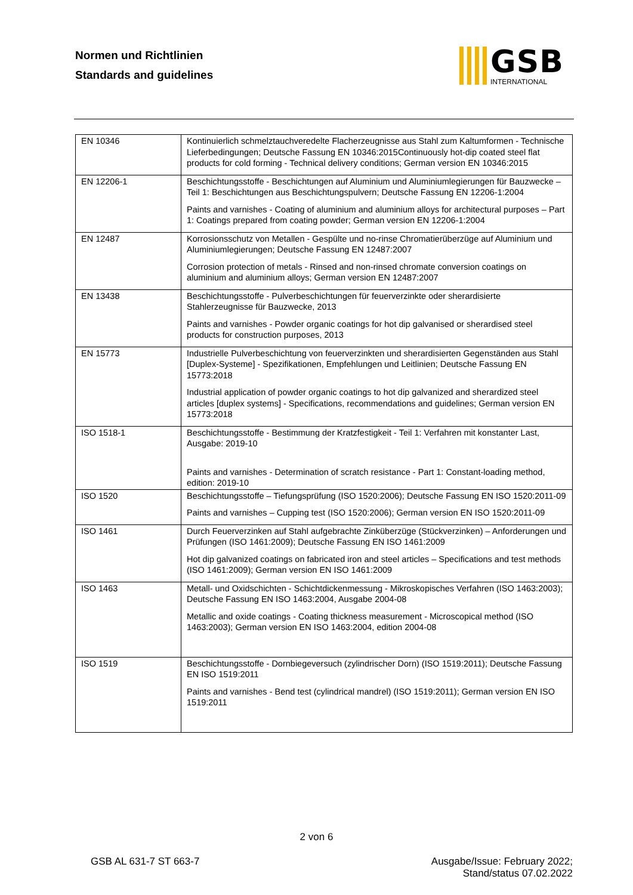Normen und Richtlinien
Standards and guidelines
GSB
INTERNATIONAL
| EN 10346 | Kontinuierlich schmelztauchveredelte Flacherzeugnisse aus Stahl zum Kaltumformen - Technische Lieferbedingungen; Deutsche Fassung EN 10346:2015Continuously hot-dip coated steel flat products for cold forming - Technical delivery conditions; German version EN 10346:2015 |
| EN 12206-1 | Beschichtungsstoffe - Beschichtungen auf Aluminium und Aluminiumlegierungen für Bauzwecke – Teil 1: Beschichtungen aus Beschichtungspulvern; Deutsche Fassung EN 12206-1:2004 Paints and varnishes - Coating of aluminium and aluminium alloys for architectural purposes – Part 1: Coatings prepared from coating powder; German version EN 12206-1:2004 |
| EN 12487 | Korrosionsschutz von Metallen - Gespülte und no-rinse Chromatierüberzüge auf Aluminium und Aluminiumlegierungen; Deutsche Fassung EN 12487:2007 Corrosion protection of metals - Rinsed and non-rinsed chromate conversion coatings on aluminium and aluminium alloys; German version EN 12487:2007 |
| EN 13438 | Beschichtungsstoffe - Pulverbeschichtungen für feuerverzinkte oder sherardisierte Stahlerzeugnisse für Bauzwecke, 2013 Paints and varnishes - Powder organic coatings for hot dip galvanised or sherardised steel products for construction purposes, 2013 |
| EN 15773 | Industrielle Pulverbeschichtung von feuerverzinkten und sherardisierten Gegenständen aus Stahl [Duplex-Systeme] - Spezifikationen, Empfehlungen und Leitlinien; Deutsche Fassung EN 15773:2018 Industrial application of powder organic coatings to hot dip galvanized and sherardized steel articles [duplex systems] - Specifications, recommendations and guidelines; German version EN 15773:2018 |
| ISO 1518-1 | Beschichtungsstoffe - Bestimmung der Kratzfestigkeit - Teil 1: Verfahren mit konstanter Last, Ausgabe: 2019-10 Paints and varnishes - Determination of scratch resistance - Part 1: Constant-loading method, edition: 2019-10 |
| ISO 1520 | Beschichtungsstoffe – Tiefungsprüfung (ISO 1520:2006); Deutsche Fassung EN ISO 1520:2011-09 Paints and varnishes – Cupping test (ISO 1520:2006); German version EN ISO 1520:2011-09 |
| ISO 1461 | Durch Feuerverzinken auf Stahl aufgebrachte Zinküberzüge (Stückverzinken) – Anforderungen und Prüfungen (ISO 1461:2009); Deutsche Fassung EN ISO 1461:2009 Hot dip galvanized coatings on fabricated iron and steel articles – Specifications and test methods (ISO 1461:2009); German version EN ISO 1461:2009 |
| ISO 1463 | Metall- und Oxidschichten - Schichtdickenmessung - Mikroskopisches Verfahren (ISO 1463:2003); Deutsche Fassung EN ISO 1463:2004, Ausgabe 2004-08 Metallic and oxide coatings - Coating thickness measurement - Microscopical method (ISO 1463:2003); German version EN ISO 1463:2004, edition 2004-08 |
| ISO 1519 | Beschichtungsstoffe - Dornbiegeversuch (zylindrischer Dorn) (ISO 1519:2011); Deutsche Fassung EN ISO 1519:2011 Paints and varnishes - Bend test (cylindrical mandrel) (ISO 1519:2011); German version EN ISO 1519:2011 |
2 von 6
GSB AL 631-7 ST 663-7
Ausgabe/Issue: February 2022;
Stand/status 07.02.2022